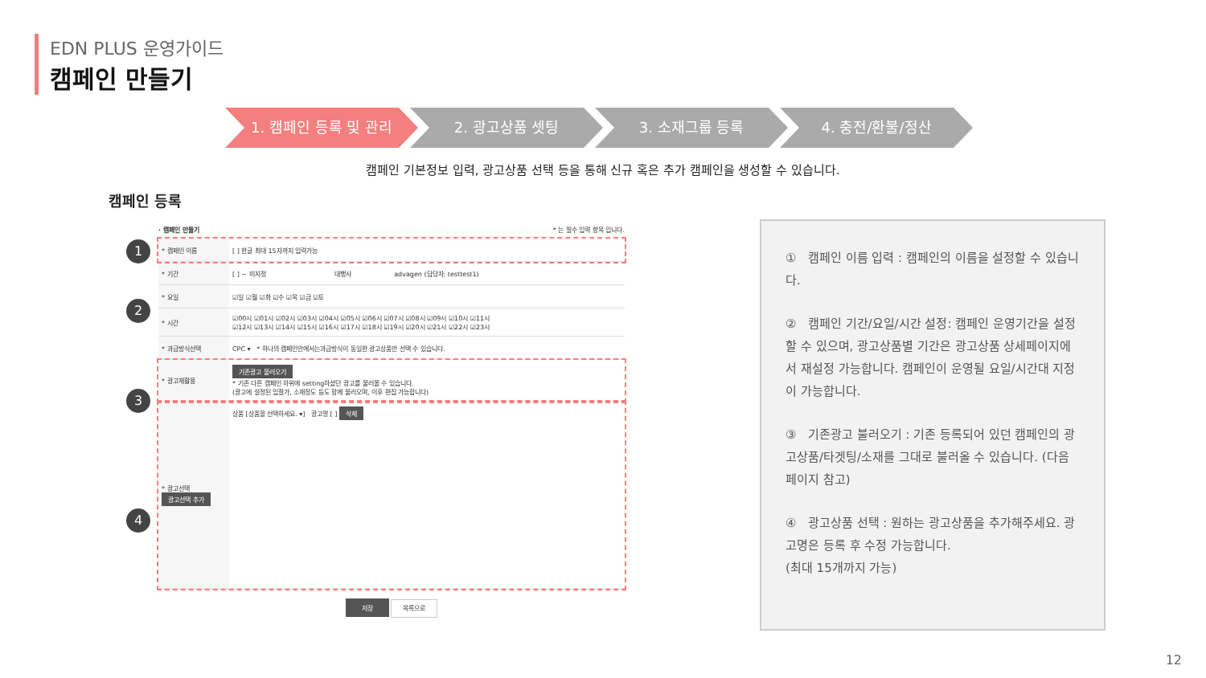EDN PLUS 운영가이드
캠페인 만들기
1. 캠페인 등록 및 관리 2. 광고상품 셋팅 3. 소재그룹 등록 4. 충전/환불/정산
캠페인 기본정보 입력, 광고상품 선택 등을 통해 신규 혹은 추가 캠페인을 생성할 수 있습니다.
캠페인 등록
1
2
3
4
· 캠페인 만들기 * 는 필수 입력 항목 입니다.
| * 캠페인 이름 | [ ] 한글 최대 15자까지 입력가능 | | |
| * 기간 | [ ] ~ 미지정 | 대행사 | advagen (담당자: testtest1) |
| * 요일 | ☑일 ☑월 ☑화 ☑수 ☑목 ☑금 ☑토 | | |
| * 시간 | ☑00시 ☑01시 ☑02시 ☑03시 ☑04시 ☑05시 ☑06시 ☑07시 ☑08시 ☑09시 ☑10시 ☑11시 ☑12시 ☑13시 ☑14시 ☑15시 ☑16시 ☑17시 ☑18시 ☑19시 ☑20시 ☑21시 ☑22시 ☑23시 | | |
| * 과금방식선택 | CPC ▾ * 하나의 캠페인안에서는과금방식이 동일한 광고상품만 선택 수 있습니다. | | |
| * 광고재활용 | 기존광고 불러오기 * 기존 다른 캠페인 하위에 setting하셨던 광고를 불러올 수 있습니다. (광고에 설정된 입찰가, 소재정도 등도 함께 불러오며, 이후 편집 가능합니다) | | |
| * 광고선택 광고선택 추가 | 상품 [상품을 선택하세요. ▾] 광고명 [ ] 삭제 | | |
저장 목록으로
① 캠페인 이름 입력 : 캠페인의 이름을 설정할 수 있습니다.
② 캠페인 기간/요일/시간 설정: 캠페인 운영기간을 설정할 수 있으며, 광고상품별 기간은 광고상품 상세페이지에서 재설정 가능합니다. 캠페인이 운영될 요일/시간대 지정이 가능합니다.
③ 기존광고 불러오기 : 기존 등록되어 있던 캠페인의 광고상품/타겟팅/소재를 그대로 불러올 수 있습니다. (다음 페이지 참고)
④ 광고상품 선택 : 원하는 광고상품을 추가해주세요. 광고명은 등록 후 수정 가능합니다.
(최대 15개까지 가능)
12